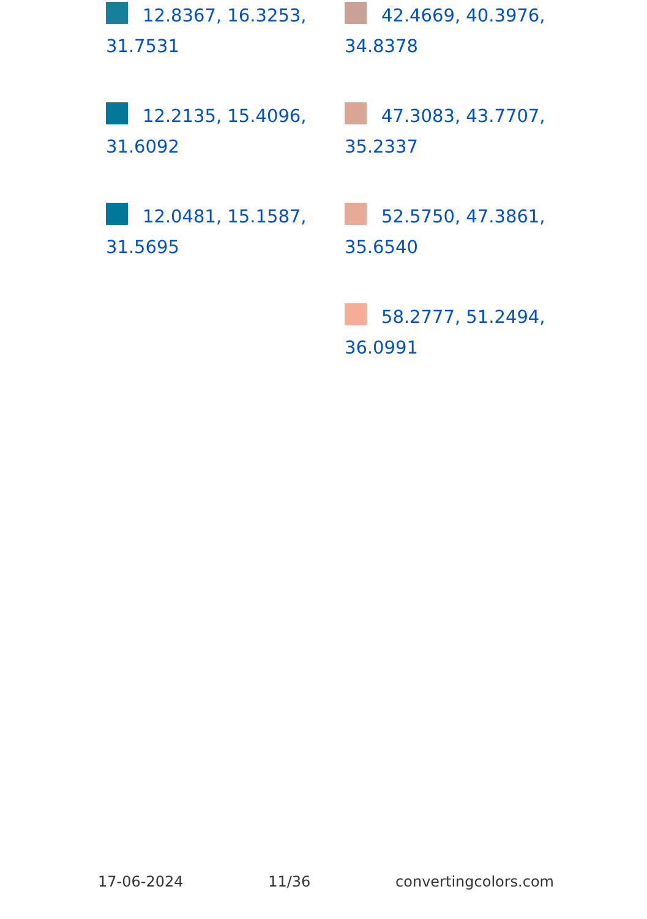12.8367, 16.3253, 31.7531
12.2135, 15.4096, 31.6092
12.0481, 15.1587, 31.5695
42.4669, 40.3976, 34.8378
47.3083, 43.7707, 35.2337
52.5750, 47.3861, 35.6540
58.2777, 51.2494, 36.0991
17-06-2024 11/36 convertingcolors.com